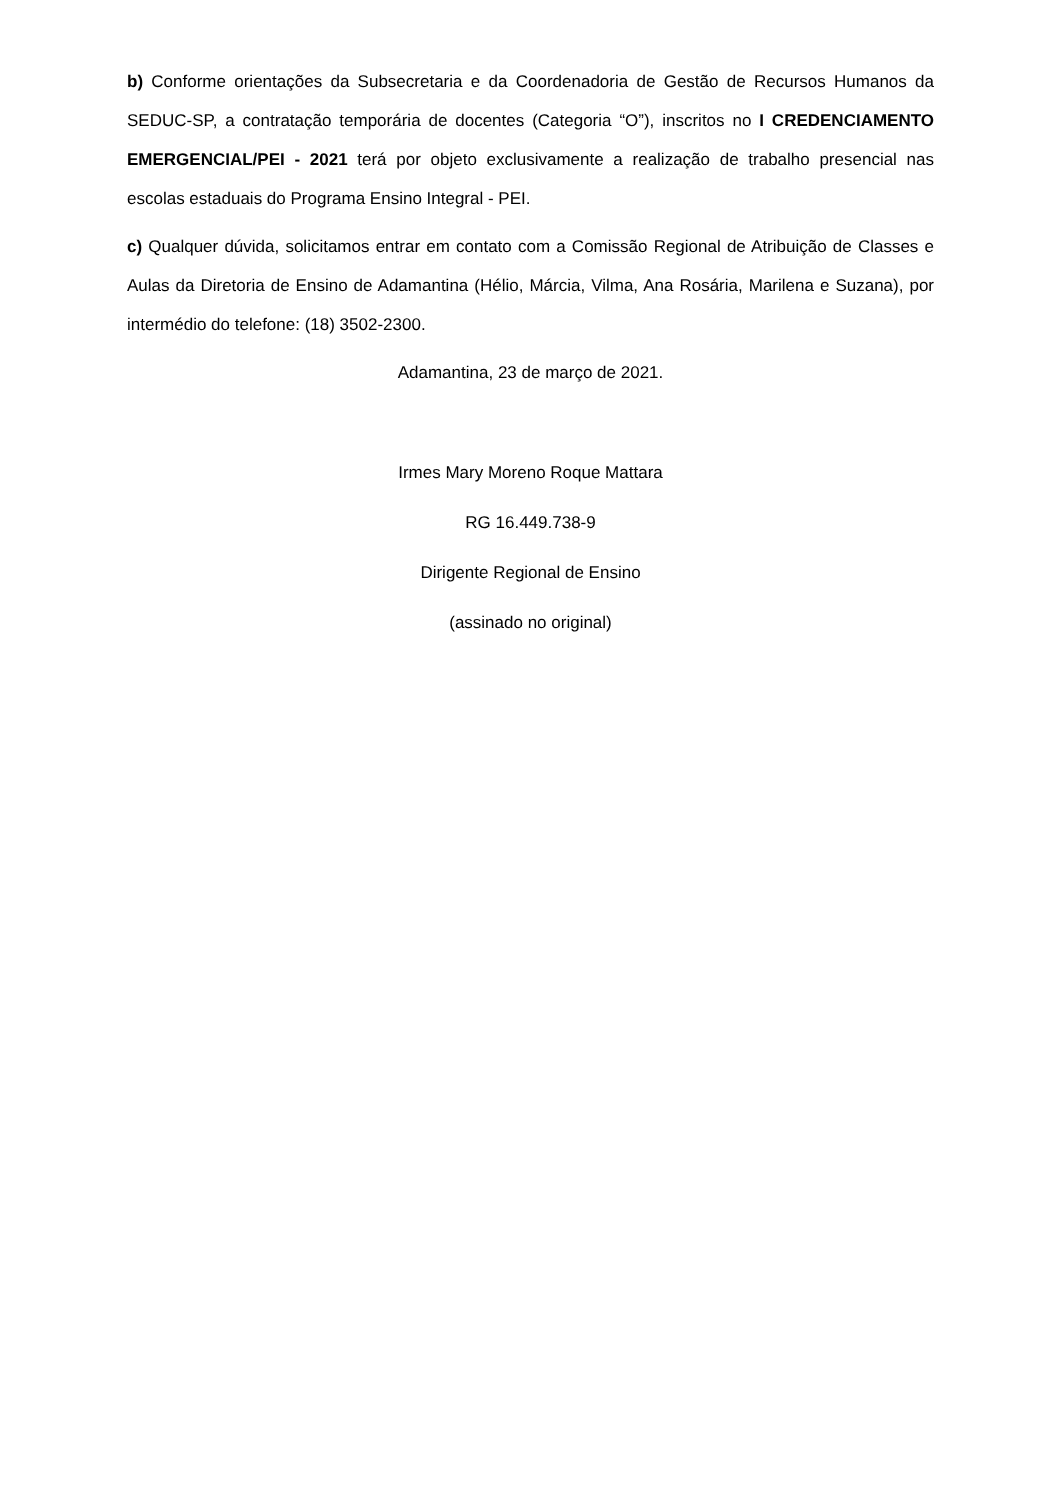b) Conforme orientações da Subsecretaria e da Coordenadoria de Gestão de Recursos Humanos da SEDUC-SP, a contratação temporária de docentes (Categoria “O”), inscritos no I CREDENCIAMENTO EMERGENCIAL/PEI - 2021 terá por objeto exclusivamente a realização de trabalho presencial nas escolas estaduais do Programa Ensino Integral - PEI.
c) Qualquer dúvida, solicitamos entrar em contato com a Comissão Regional de Atribuição de Classes e Aulas da Diretoria de Ensino de Adamantina (Hélio, Márcia, Vilma, Ana Rosária, Marilena e Suzana), por intermédio do telefone: (18) 3502-2300.
Adamantina, 23 de março de 2021.
Irmes Mary Moreno Roque Mattara
RG 16.449.738-9
Dirigente Regional de Ensino
(assinado no original)